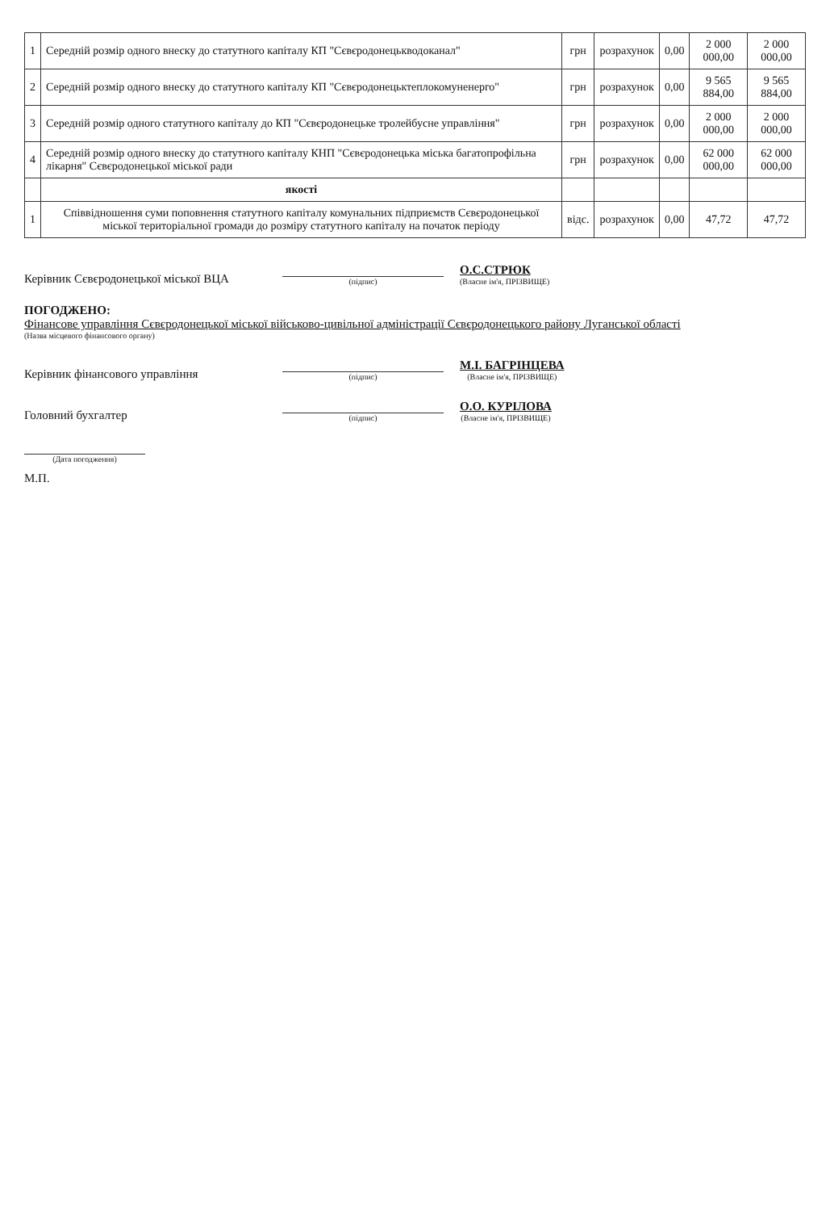| 1 | Середній розмір одного внеску до статутного капіталу КП "Сєвєродонецькводоканал" | грн | розрахунок | 0,00 | 2 000 000,00 | 2 000 000,00 |
| 2 | Середній розмір одного внеску до статутного капіталу КП "Сєвєродонецьктеплокомуненерго" | грн | розрахунок | 0,00 | 9 565 884,00 | 9 565 884,00 |
| 3 | Середній розмір одного статутного капіталу до КП "Сєвєродонецьке тролейбусне управління" | грн | розрахунок | 0,00 | 2 000 000,00 | 2 000 000,00 |
| 4 | Середній розмір одного внеску до статутного капіталу КНП "Сєвєродонецька міська багатопрофільна лікарня" Сєвєродонецької міської ради | грн | розрахунок | 0,00 | 62 000 000,00 | 62 000 000,00 |
| | якості | | | | | |
| 1 | Співвідношення суми поповнення статутного капіталу комунальних підприємств Сєвєродонецької міської територіальної громади до розміру статутного капіталу на початок періоду | відс. | розрахунок | 0,00 | 47,72 | 47,72 |
Керівник Сєвєродонецької міської ВЦА
(підпис)
О.С.СТРЮК
(Власне ім'я, ПРІЗВИЩЕ)
ПОГОДЖЕНО:
Фінансове управління Сєвєродонецької міської військово-цивільної адміністрації Сєвєродонецького району Луганської області
(Назва місцевого фінансового органу)
Керівник фінансового управління
(підпис)
М.І. БАГРІНЦЕВА
(Власне ім'я, ПРІЗВИЩЕ)
Головний бухгалтер
(підпис)
О.О. КУРІЛОВА
(Власне ім'я, ПРІЗВИЩЕ)
(Дата погодження)
М.П.